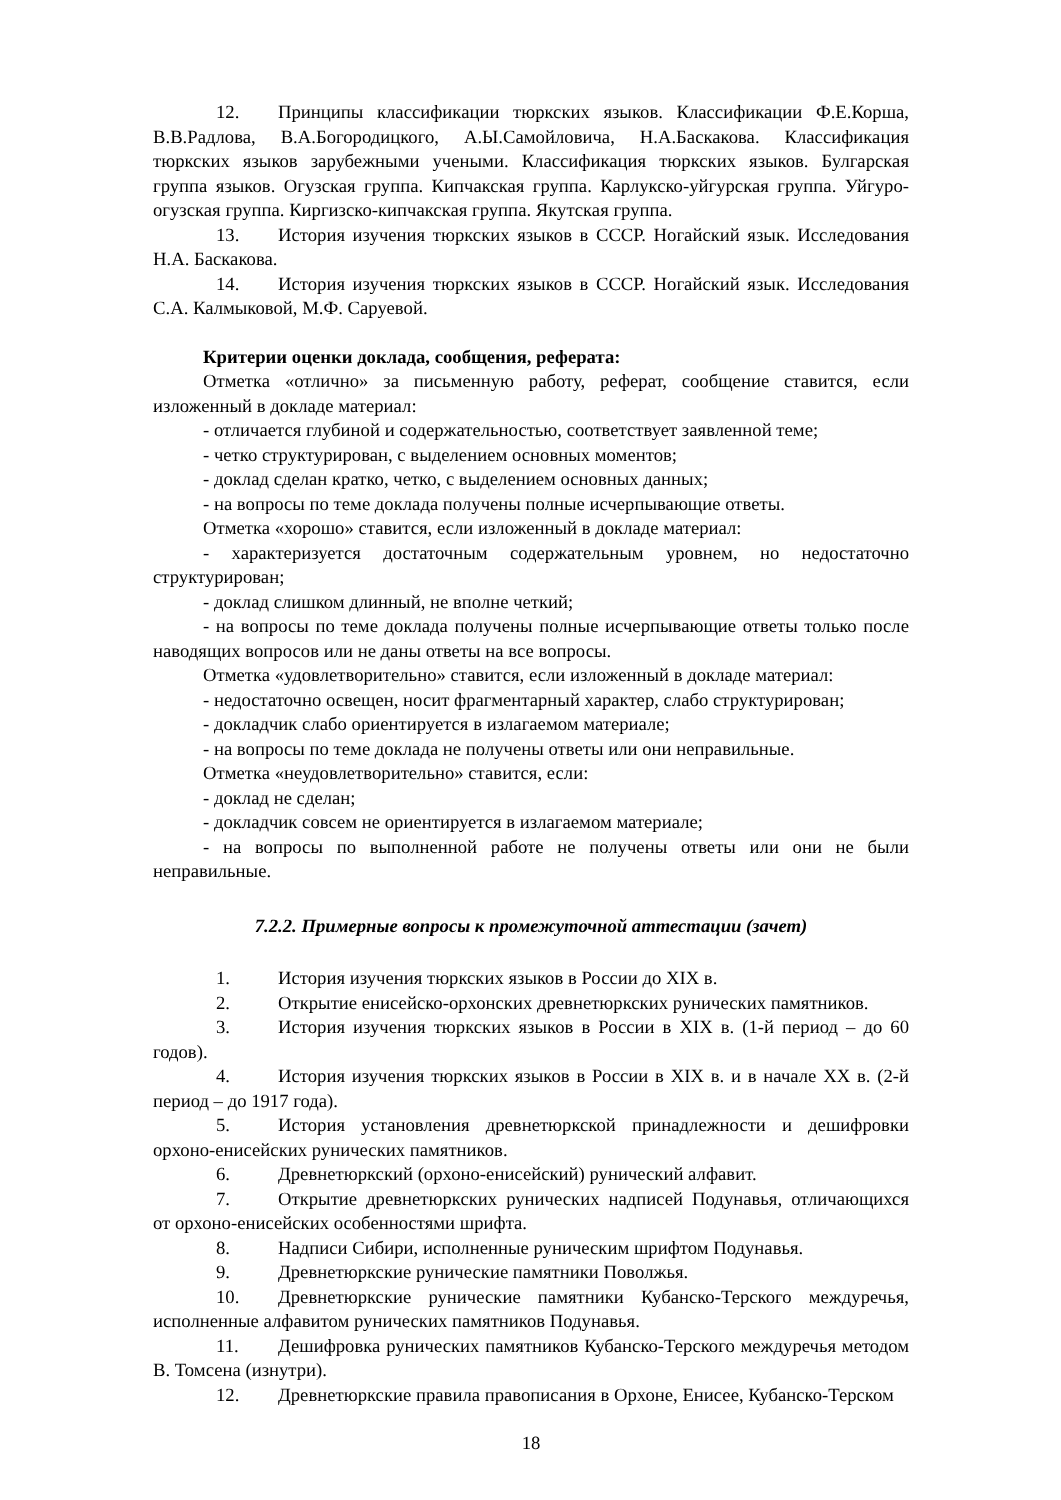12. Принципы классификации тюркских языков. Классификации Ф.Е.Корша, В.В.Радлова, В.А.Богородицкого, А.Ы.Самойловича, Н.А.Баскакова. Классификация тюркских языков зарубежными учеными. Классификация тюркских языков. Булгарская группа языков. Огузская группа. Кипчакская группа. Карлукско-уйгурская группа. Уйгуро-огузская группа. Киргизско-кипчакская группа. Якутская группа.
13. История изучения тюркских языков в СССР. Ногайский язык. Исследования Н.А. Баскакова.
14. История изучения тюркских языков в СССР. Ногайский язык. Исследования С.А. Калмыковой, М.Ф. Саруевой.
Критерии оценки доклада, сообщения, реферата:
Отметка «отлично» за письменную работу, реферат, сообщение ставится, если изложенный в докладе материал:
- отличается глубиной и содержательностью, соответствует заявленной теме;
- четко структурирован, с выделением основных моментов;
- доклад сделан кратко, четко, с выделением основных данных;
- на вопросы по теме доклада получены полные исчерпывающие ответы.
Отметка «хорошо» ставится, если изложенный в докладе материал:
- характеризуется достаточным содержательным уровнем, но недостаточно структурирован;
- доклад слишком длинный, не вполне четкий;
- на вопросы по теме доклада получены полные исчерпывающие ответы только после наводящих вопросов или не даны ответы на все вопросы.
Отметка «удовлетворительно» ставится, если изложенный в докладе материал:
- недостаточно освещен, носит фрагментарный характер, слабо структурирован;
- докладчик слабо ориентируется в излагаемом материале;
- на вопросы по теме доклада не получены ответы или они неправильные.
Отметка «неудовлетворительно» ставится, если:
- доклад не сделан;
- докладчик совсем не ориентируется в излагаемом материале;
- на вопросы по выполненной работе не получены ответы или они не были неправильные.
7.2.2. Примерные вопросы к промежуточной аттестации (зачет)
1. История изучения тюркских языков в России до XIX в.
2. Открытие енисейско-орхонских древнетюркских рунических памятников.
3. История изучения тюркских языков в России в XIX в. (1-й период – до 60 годов).
4. История изучения тюркских языков в России в XIX в. и в начале XX в. (2-й период – до 1917 года).
5. История установления древнетюркской принадлежности и дешифровки орхоно-енисейских рунических памятников.
6. Древнетюркский (орхоно-енисейский) рунический алфавит.
7. Открытие древнетюркских рунических надписей Подунавья, отличающихся от орхоно-енисейских особенностями шрифта.
8. Надписи Сибири, исполненные руническим шрифтом Подунавья.
9. Древнетюркские рунические памятники Поволжья.
10. Древнетюркские рунические памятники Кубанско-Терского междуречья, исполненные алфавитом рунических памятников Подунавья.
11. Дешифровка рунических памятников Кубанско-Терского междуречья методом В. Томсена (изнутри).
12. Древнетюркские правила правописания в Орхоне, Енисее, Кубанско-Терском
18